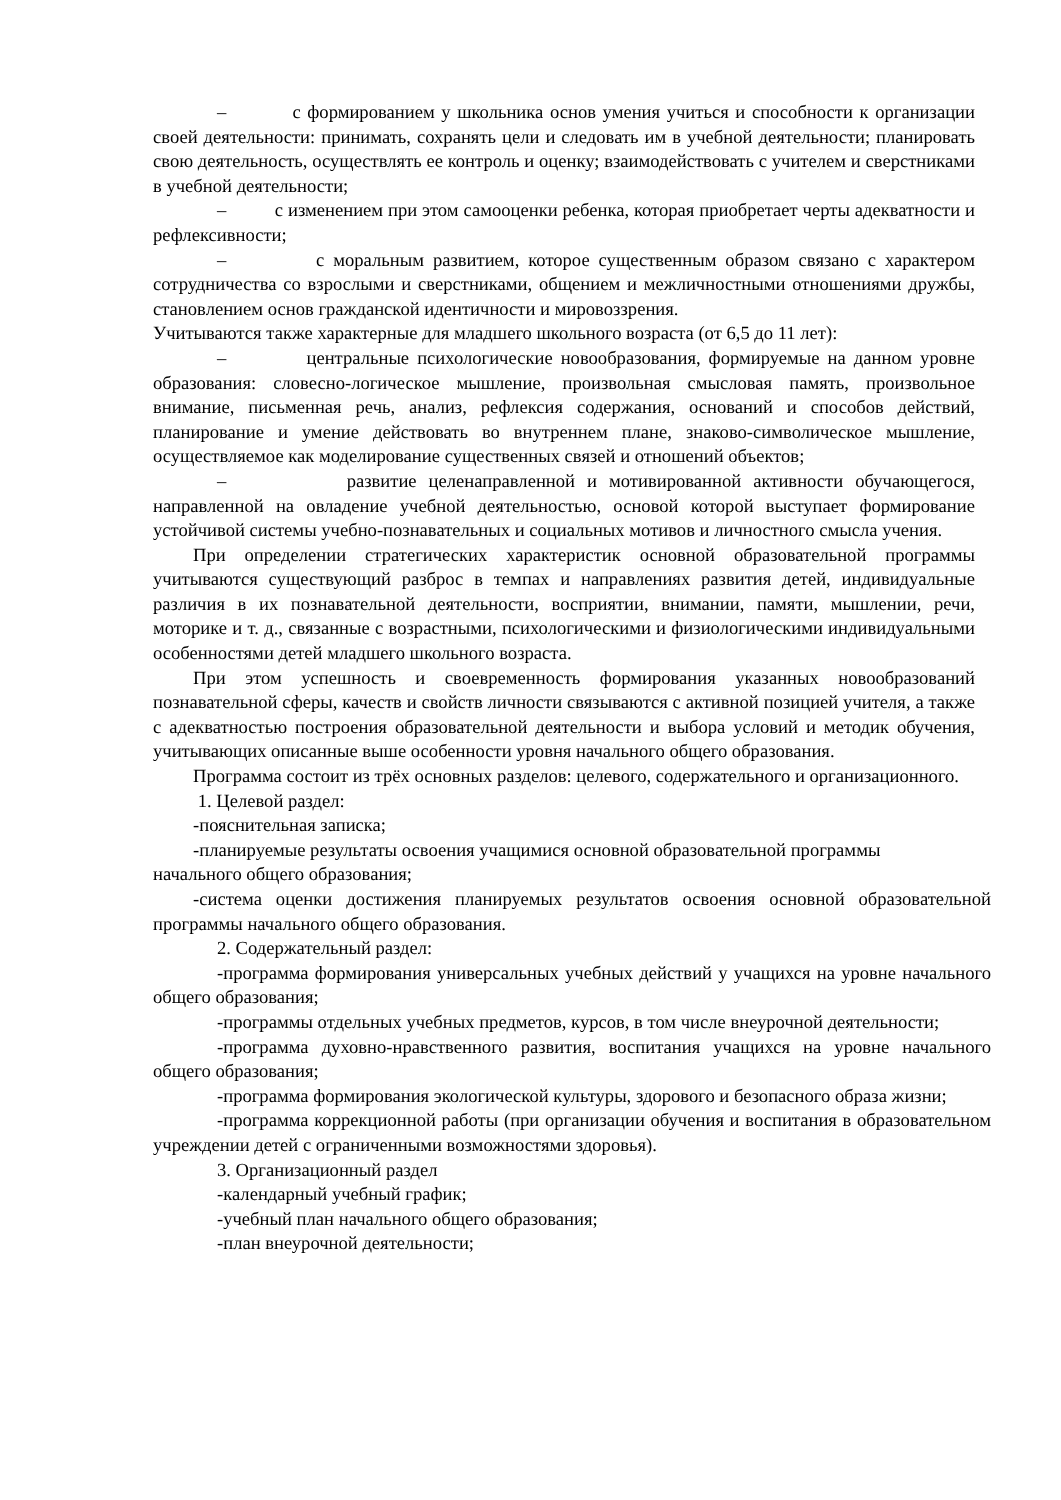– с формированием у школьника основ умения учиться и способности к организации своей деятельности: принимать, сохранять цели и следовать им в учебной деятельности; планировать свою деятельность, осуществлять ее контроль и оценку; взаимодействовать с учителем и сверстниками в учебной деятельности;
– с изменением при этом самооценки ребенка, которая приобретает черты адекватности и рефлексивности;
– с моральным развитием, которое существенным образом связано с характером сотрудничества со взрослыми и сверстниками, общением и межличностными отношениями дружбы, становлением основ гражданской идентичности и мировоззрения.
Учитываются также характерные для младшего школьного возраста (от 6,5 до 11 лет):
– центральные психологические новообразования, формируемые на данном уровне образования: словесно-логическое мышление, произвольная смысловая память, произвольное внимание, письменная речь, анализ, рефлексия содержания, оснований и способов действий, планирование и умение действовать во внутреннем плане, знаково-символическое мышление, осуществляемое как моделирование существенных связей и отношений объектов;
– развитие целенаправленной и мотивированной активности обучающегося, направленной на овладение учебной деятельностью, основой которой выступает формирование устойчивой системы учебно-познавательных и социальных мотивов и личностного смысла учения.
При определении стратегических характеристик основной образовательной программы учитываются существующий разброс в темпах и направлениях развития детей, индивидуальные различия в их познавательной деятельности, восприятии, внимании, памяти, мышлении, речи, моторике и т. д., связанные с возрастными, психологическими и физиологическими индивидуальными особенностями детей младшего школьного возраста.
При этом успешность и своевременность формирования указанных новообразований познавательной сферы, качеств и свойств личности связываются с активной позицией учителя, а также с адекватностью построения образовательной деятельности и выбора условий и методик обучения, учитывающих описанные выше особенности уровня начального общего образования.
Программа состоит из трёх основных разделов: целевого, содержательного и организационного.
1. Целевой раздел:
-пояснительная записка;
-планируемые результаты освоения учащимися основной образовательной программы
начального общего образования;
-система оценки достижения планируемых результатов освоения основной образовательной программы начального общего образования.
2. Содержательный раздел:
-программа формирования универсальных учебных действий у учащихся на уровне начального общего образования;
-программы отдельных учебных предметов, курсов, в том числе внеурочной деятельности;
-программа духовно-нравственного развития, воспитания учащихся на уровне начального общего образования;
-программа формирования экологической культуры, здорового и безопасного образа жизни;
-программа коррекционной работы (при организации обучения и воспитания в образовательном учреждении детей с ограниченными возможностями здоровья).
3. Организационный раздел
-календарный учебный график;
-учебный план начального общего образования;
-план внеурочной деятельности;